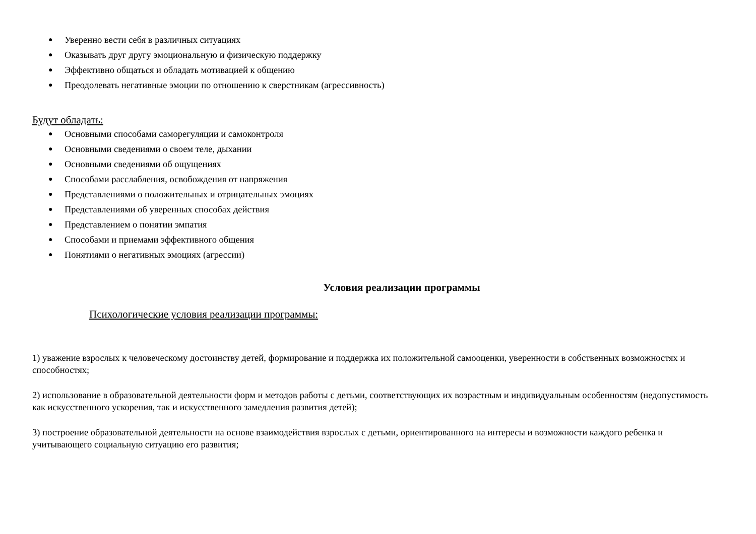● Уверенно вести себя в различных ситуациях
● Оказывать друг другу эмоциональную и физическую поддержку
● Эффективно общаться и обладать мотивацией к общению
● Преодолевать негативные эмоции по отношению к сверстникам (агрессивность)
Будут обладать:
● Основными способами саморегуляции и самоконтроля
● Основными сведениями о своем теле, дыхании
● Основными сведениями об ощущениях
● Способами расслабления, освобождения от напряжения
● Представлениями о положительных и отрицательных эмоциях
● Представлениями об уверенных способах действия
● Представлением о понятии эмпатия
● Способами и приемами эффективного общения
● Понятиями о негативных эмоциях (агрессии)
Условия реализации программы
Психологические условия реализации программы:
1) уважение взрослых к человеческому достоинству детей, формирование и поддержка их положительной самооценки, уверенности в собственных возможностях и способностях;
2) использование в образовательной деятельности форм и методов работы с детьми, соответствующих их возрастным и индивидуальным особенностям (недопустимость как искусственного ускорения, так и искусственного замедления развития детей);
3) построение образовательной деятельности на основе взаимодействия взрослых с детьми, ориентированного на интересы и возможности каждого ребенка и учитывающего социальную ситуацию его развития;